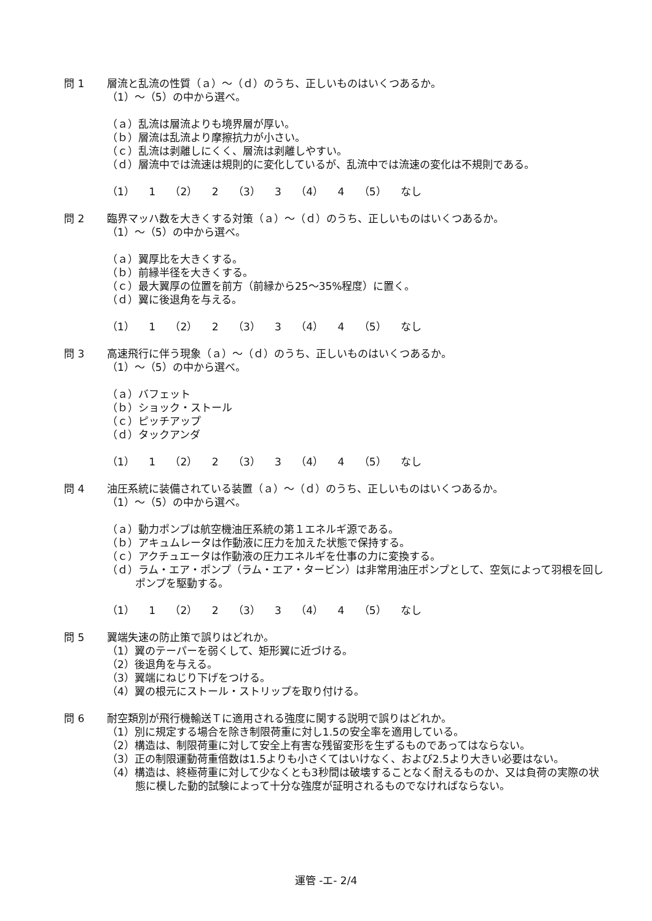問 1 層流と乱流の性質（ａ）～（ｄ）のうち、正しいものはいくつあるか。
（1）～（5）の中から選べ。
（ａ）乱流は層流よりも境界層が厚い。
（ｂ）層流は乱流より摩擦抗力が小さい。
（ｃ）乱流は剥離しにくく、層流は剥離しやすい。
（ｄ）層流中では流速は規則的に変化しているが、乱流中では流速の変化は不規則である。
（1） 1 （2） 2 （3） 3 （4） 4 （5） なし
問 2 臨界マッハ数を大きくする対策（ａ）～（ｄ）のうち、正しいものはいくつあるか。
（1）～（5）の中から選べ。
（ａ）翼厚比を大きくする。
（ｂ）前縁半径を大きくする。
（ｃ）最大翼厚の位置を前方（前縁から25～35%程度）に置く。
（ｄ）翼に後退角を与える。
（1） 1 （2） 2 （3） 3 （4） 4 （5） なし
問 3 高速飛行に伴う現象（ａ）～（ｄ）のうち、正しいものはいくつあるか。
（1）～（5）の中から選べ。
（ａ）バフェット
（ｂ）ショック・ストール
（ｃ）ピッチアップ
（ｄ）タックアンダ
（1） 1 （2） 2 （3） 3 （4） 4 （5） なし
問 4 油圧系統に装備されている装置（ａ）～（ｄ）のうち、正しいものはいくつあるか。
（1）～（5）の中から選べ。
（ａ）動力ポンプは航空機油圧系統の第１エネルギ源である。
（ｂ）アキュムレータは作動液に圧力を加えた状態で保持する。
（ｃ）アクチュエータは作動液の圧力エネルギを仕事の力に変換する。
（ｄ）ラム・エア・ポンプ（ラム・エア・タービン）は非常用油圧ポンプとして、空気によって羽根を回しポンプを駆動する。
（1） 1 （2） 2 （3） 3 （4） 4 （5） なし
問 5 翼端失速の防止策で誤りはどれか。
（1）翼のテーパーを弱くして、矩形翼に近づける。
（2）後退角を与える。
（3）翼端にねじり下げをつける。
（4）翼の根元にストール・ストリップを取り付ける。
問 6 耐空類別が飛行機輸送Ｔに適用される強度に関する説明で誤りはどれか。
（1）別に規定する場合を除き制限荷重に対し1.5の安全率を適用している。
（2）構造は、制限荷重に対して安全上有害な残留変形を生ずるものであってはならない。
（3）正の制限運動荷重倍数は1.5よりも小さくてはいけなく、および2.5より大きい必要はない。
（4）構造は、終極荷重に対して少なくとも3秒間は破壊することなく耐えるものか、又は負荷の実際の状態に模した動的試験によって十分な強度が証明されるものでなければならない。
運管 -エ- 2/4